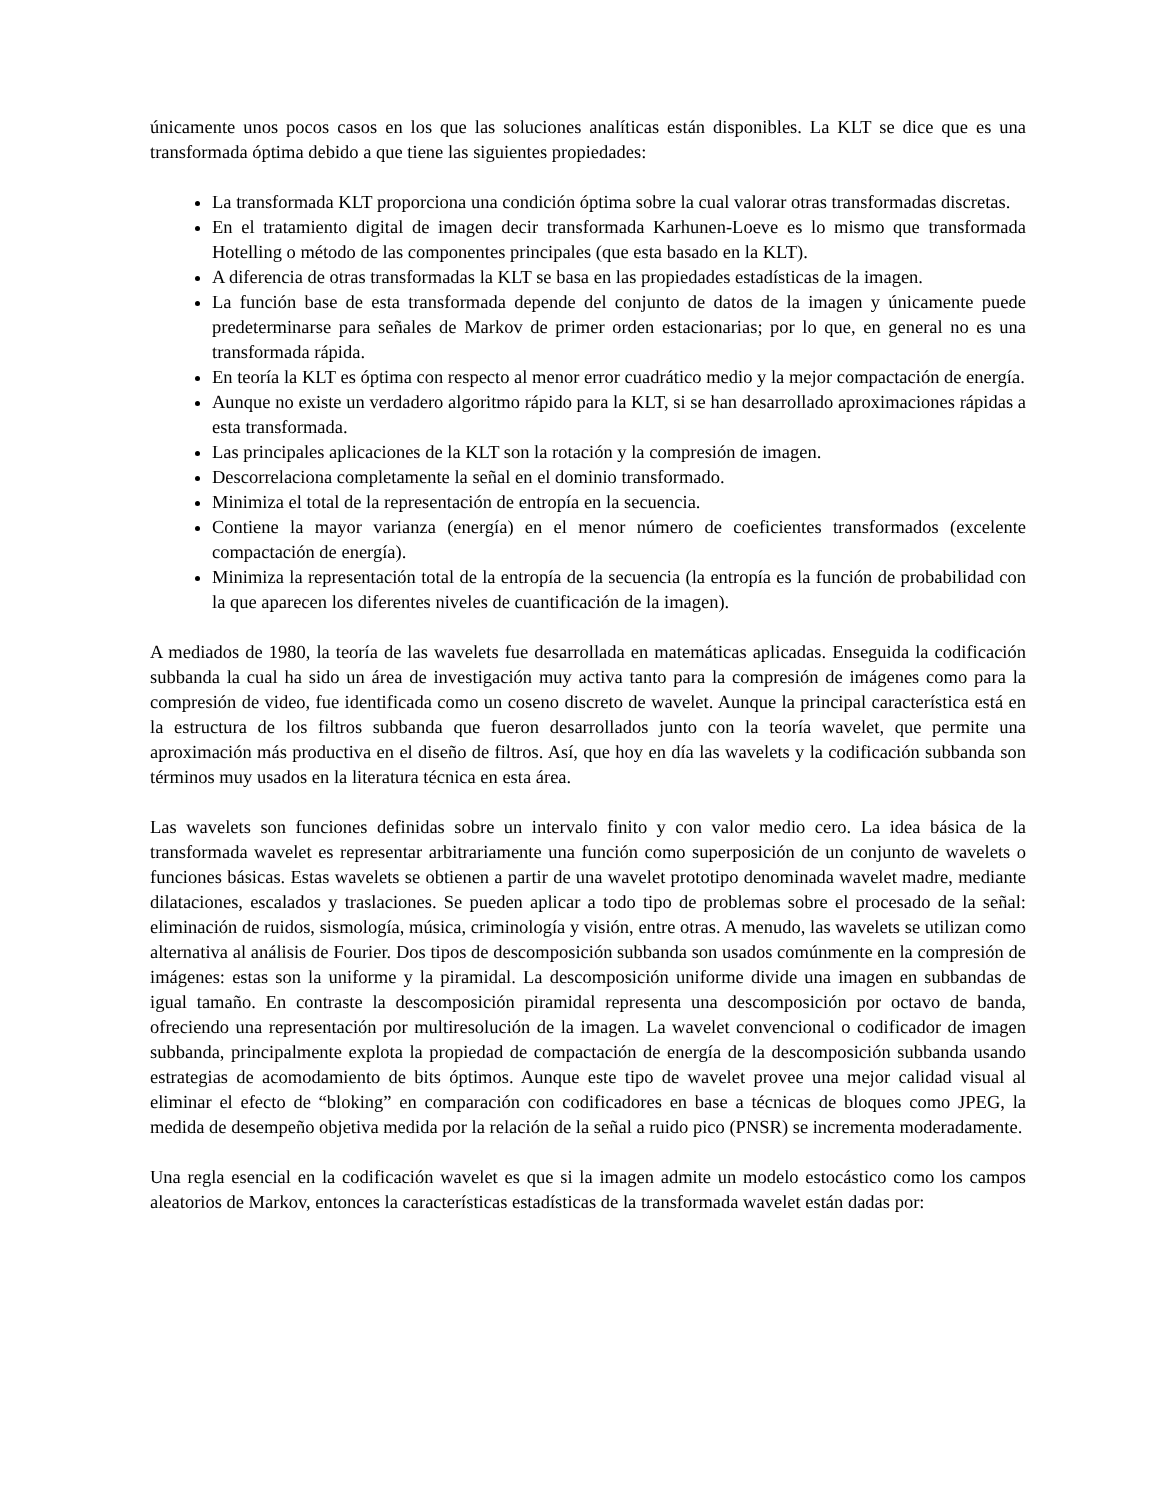únicamente unos pocos casos en los que las soluciones analíticas están disponibles. La KLT se dice que es una transformada óptima debido a que tiene las siguientes propiedades:
La transformada KLT proporciona una condición óptima sobre la cual valorar otras transformadas discretas.
En el tratamiento digital de imagen decir transformada Karhunen-Loeve es lo mismo que transformada Hotelling o método de las componentes principales (que esta basado en la KLT).
A diferencia de otras transformadas la KLT se basa en las propiedades estadísticas de la imagen.
La función base de esta transformada depende del conjunto de datos de la imagen y únicamente puede predeterminarse para señales de Markov de primer orden estacionarias; por lo que, en general no es una transformada rápida.
En teoría la KLT es óptima con respecto al menor error cuadrático medio y la mejor compactación de energía.
Aunque no existe un verdadero algoritmo rápido para la KLT, si se han desarrollado aproximaciones rápidas a esta transformada.
Las principales aplicaciones de la KLT son la rotación y la compresión de imagen.
Descorrelaciona completamente la señal en el dominio transformado.
Minimiza el total de la representación de entropía en la secuencia.
Contiene la mayor varianza (energía) en el menor número de coeficientes transformados (excelente compactación de energía).
Minimiza la representación total de la entropía de la secuencia (la entropía es la función de probabilidad con la que aparecen los diferentes niveles de cuantificación de la imagen).
A mediados de 1980, la teoría de las wavelets fue desarrollada en matemáticas aplicadas. Enseguida la codificación subbanda la cual ha sido un área de investigación muy activa tanto para la compresión de imágenes como para la compresión de video, fue identificada como un coseno discreto de wavelet. Aunque la principal característica está en la estructura de los filtros subbanda que fueron desarrollados junto con la teoría wavelet, que permite una aproximación más productiva en el diseño de filtros. Así, que hoy en día las wavelets y la codificación subbanda son términos muy usados en la literatura técnica en esta área.
Las wavelets son funciones definidas sobre un intervalo finito y con valor medio cero. La idea básica de la transformada wavelet es representar arbitrariamente una función como superposición de un conjunto de wavelets o funciones básicas. Estas wavelets se obtienen a partir de una wavelet prototipo denominada wavelet madre, mediante dilataciones, escalados y traslaciones. Se pueden aplicar a todo tipo de problemas sobre el procesado de la señal: eliminación de ruidos, sismología, música, criminología y visión, entre otras. A menudo, las wavelets se utilizan como alternativa al análisis de Fourier. Dos tipos de descomposición subbanda son usados comúnmente en la compresión de imágenes: estas son la uniforme y la piramidal. La descomposición uniforme divide una imagen en subbandas de igual tamaño. En contraste la descomposición piramidal representa una descomposición por octavo de banda, ofreciendo una representación por multiresolución de la imagen. La wavelet convencional o codificador de imagen subbanda, principalmente explota la propiedad de compactación de energía de la descomposición subbanda usando estrategias de acomodamiento de bits óptimos. Aunque este tipo de wavelet provee una mejor calidad visual al eliminar el efecto de “bloking” en comparación con codificadores en base a técnicas de bloques como JPEG, la medida de desempeño objetiva medida por la relación de la señal a ruido pico (PNSR) se incrementa moderadamente.
Una regla esencial en la codificación wavelet es que si la imagen admite un modelo estocástico como los campos aleatorios de Markov, entonces la características estadísticas de la transformada wavelet están dadas por: